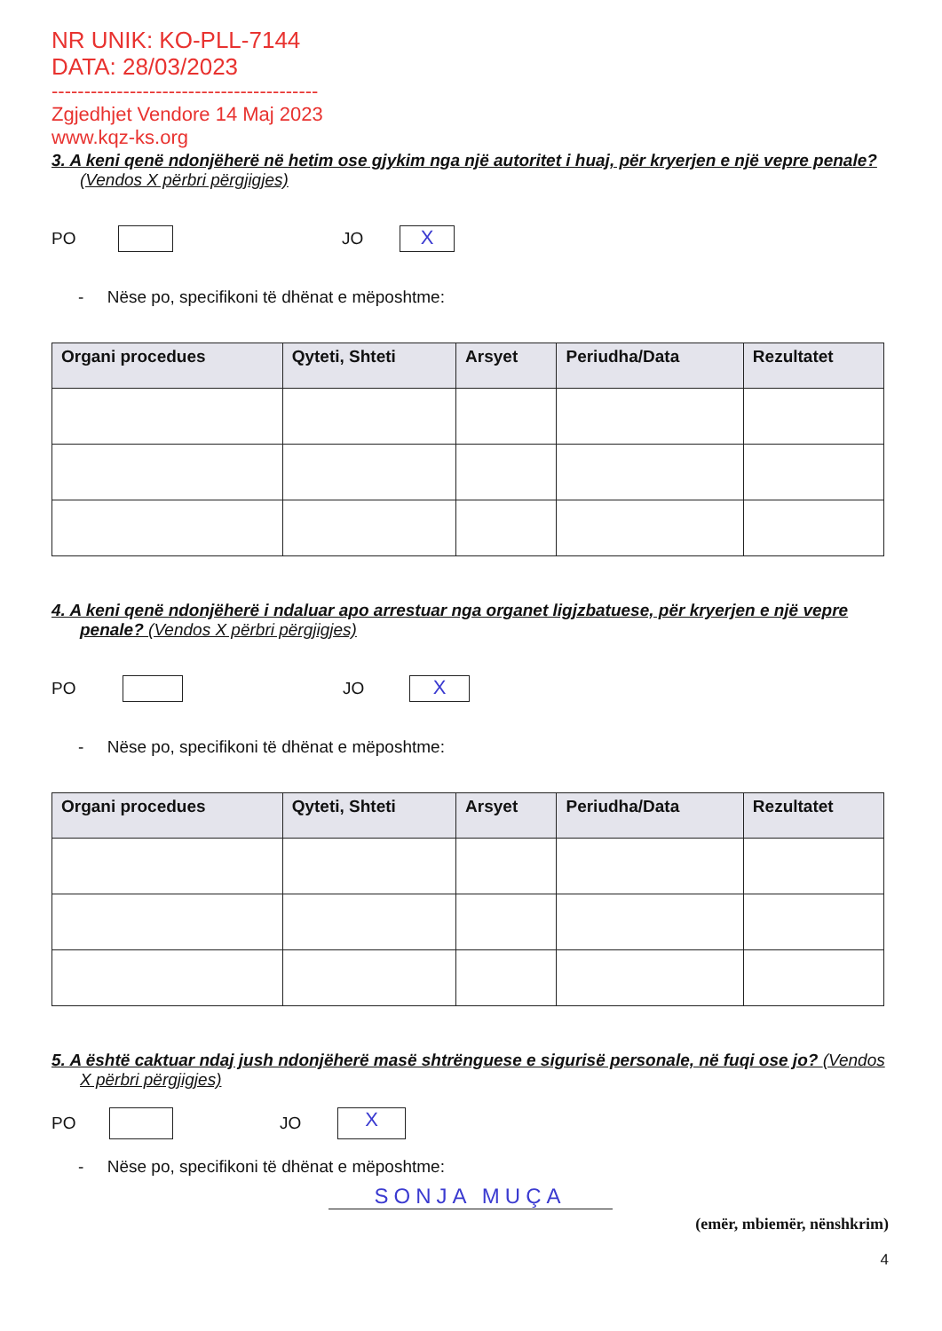NR UNIK: KO-PLL-7144
DATA: 28/03/2023
-----------------------------------------
Zgjedhjet Vendore 14 Maj 2023
www.kqz-ks.org
3. A keni qenë ndonjëherë në hetim ose gjykim nga një autoritet i huaj, për kryerjen e një vepre penale? (Vendos X përbri përgjigjes)
PO JO X
- Nëse po, specifikoni të dhënat e mëposhtme:
| Organi procedues | Qyteti, Shteti | Arsyet | Periudha/Data | Rezultatet |
| --- | --- | --- | --- | --- |
4. A keni qenë ndonjëherë i ndaluar apo arrestuar nga organet ligjzbatuese, për kryerjen e një vepre penale? (Vendos X përbri përgjigjes)
PO JO X
- Nëse po, specifikoni të dhënat e mëposhtme:
| Organi procedues | Qyteti, Shteti | Arsyet | Periudha/Data | Rezultatet |
| --- | --- | --- | --- | --- |
5. A është caktuar ndaj jush ndonjëherë masë shtrënguese e sigurisë personale, në fuqi ose jo? (Vendos X përbri përgjigjes)
PO JO X
- Nëse po, specifikoni të dhënat e mëposhtme:
SONJA MUÇA
(emër, mbiemër, nënshkrim)
4